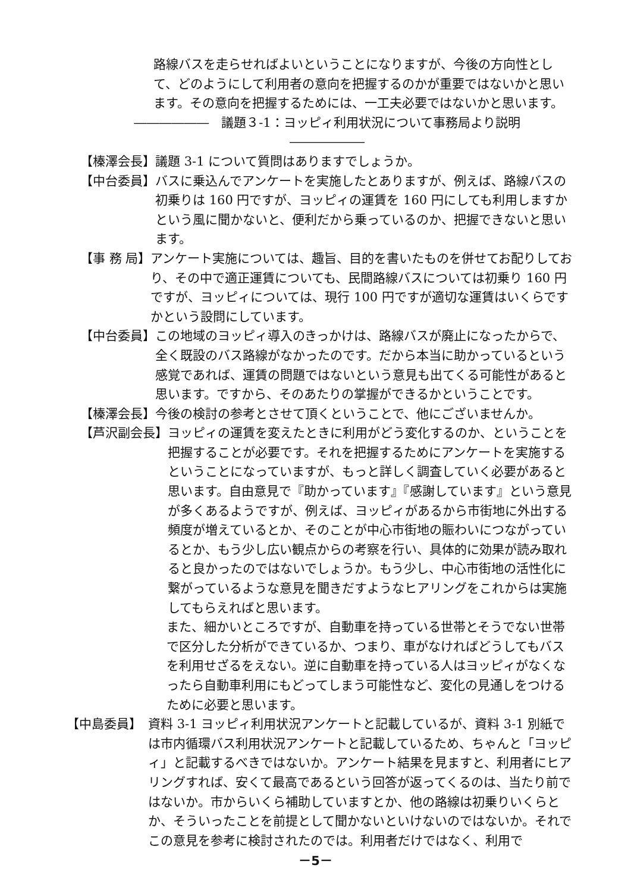路線バスを走らせればよいということになりますが、今後の方向性として、どのようにして利用者の意向を把握するのかが重要ではないかと思います。その意向を把握するためには、一工夫必要ではないかと思います。
――――――　議題３-1：ヨッピィ利用状況について事務局より説明　――――――
【榛澤会長】 議題 3-1 について質問はありますでしょうか。
【中台委員】 バスに乗込んでアンケートを実施したとありますが、例えば、路線バスの初乗りは 160 円ですが、ヨッピィの運賃を 160 円にしても利用しますかという風に聞かないと、便利だから乗っているのか、把握できないと思います。
【事 務 局】 アンケート実施については、趣旨、目的を書いたものを併せてお配りしており、その中で適正運賃についても、民間路線バスについては初乗り 160 円ですが、ヨッピィについては、現行 100 円ですが適切な運賃はいくらですかという設問にしています。
【中台委員】 この地域のヨッピィ導入のきっかけは、路線バスが廃止になったからで、全く既設のバス路線がなかったのです。だから本当に助かっているという感覚であれば、運賃の問題ではないという意見も出てくる可能性があると思います。ですから、そのあたりの掌握ができるかということです。
【榛澤会長】 今後の検討の参考とさせて頂くということで、他にございませんか。
【芦沢副会長】 ヨッピィの運賃を変えたときに利用がどう変化するのか、ということを把握することが必要です。それを把握するためにアンケートを実施するということになっていますが、もっと詳しく調査していく必要があると思います。自由意見で『助かっています』『感謝しています』という意見が多くあるようですが、例えば、ヨッピィがあるから市街地に外出する頻度が増えているとか、そのことが中心市街地の賑わいにつながっているとか、もう少し広い観点からの考察を行い、具体的に効果が読み取れると良かったのではないでしょうか。もう少し、中心市街地の活性化に繋がっているような意見を聞きだすようなヒアリングをこれからは実施してもらえればと思います。
また、細かいところですが、自動車を持っている世帯とそうでない世帯で区分した分析ができているか、つまり、車がなければどうしてもバスを利用せざるをえない。逆に自動車を持っている人はヨッピィがなくなったら自動車利用にもどってしまう可能性など、変化の見通しをつけるために必要と思います。
【中島委員】　資料 3-1 ヨッピィ利用状況アンケートと記載しているが、資料 3-1 別紙では市内循環バス利用状況アンケートと記載しているため、ちゃんと「ヨッピィ」と記載するべきではないか。アンケート結果を見ますと、利用者にヒアリングすれば、安くて最高であるという回答が返ってくるのは、当たり前ではないか。市からいくら補助していますとか、他の路線は初乗りいくらとか、そういったことを前提として聞かないといけないのではないか。それでこの意見を参考に検討されたのでは。利用者だけではなく、利用で
－5－